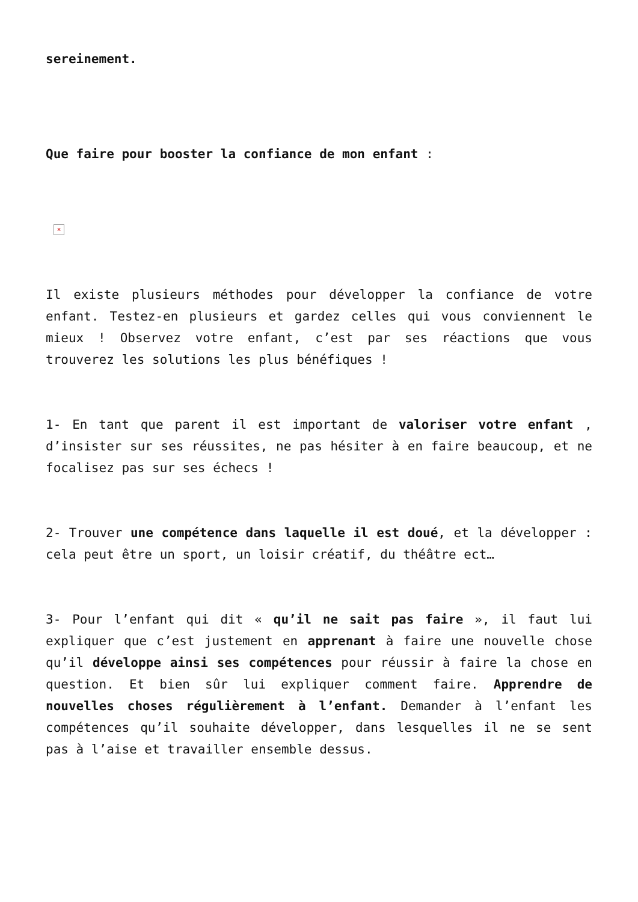sereinement.
Que faire pour booster la confiance de mon enfant :
×
Il existe plusieurs méthodes pour développer la confiance de votre enfant. Testez-en plusieurs et gardez celles qui vous conviennent le mieux ! Observez votre enfant, c’est par ses réactions que vous trouverez les solutions les plus bénéfiques !
1- En tant que parent il est important de valoriser votre enfant , d’insister sur ses réussites, ne pas hésiter à en faire beaucoup, et ne focalisez pas sur ses échecs !
2- Trouver une compétence dans laquelle il est doué, et la développer : cela peut être un sport, un loisir créatif, du théâtre ect…
3- Pour l’enfant qui dit « qu’il ne sait pas faire », il faut lui expliquer que c’est justement en apprenant à faire une nouvelle chose qu’il développe ainsi ses compétences pour réussir à faire la chose en question. Et bien sûr lui expliquer comment faire. Apprendre de nouvelles choses régulièrement à l’enfant. Demander à l’enfant les compétences qu’il souhaite développer, dans lesquelles il ne se sent pas à l’aise et travailler ensemble dessus.